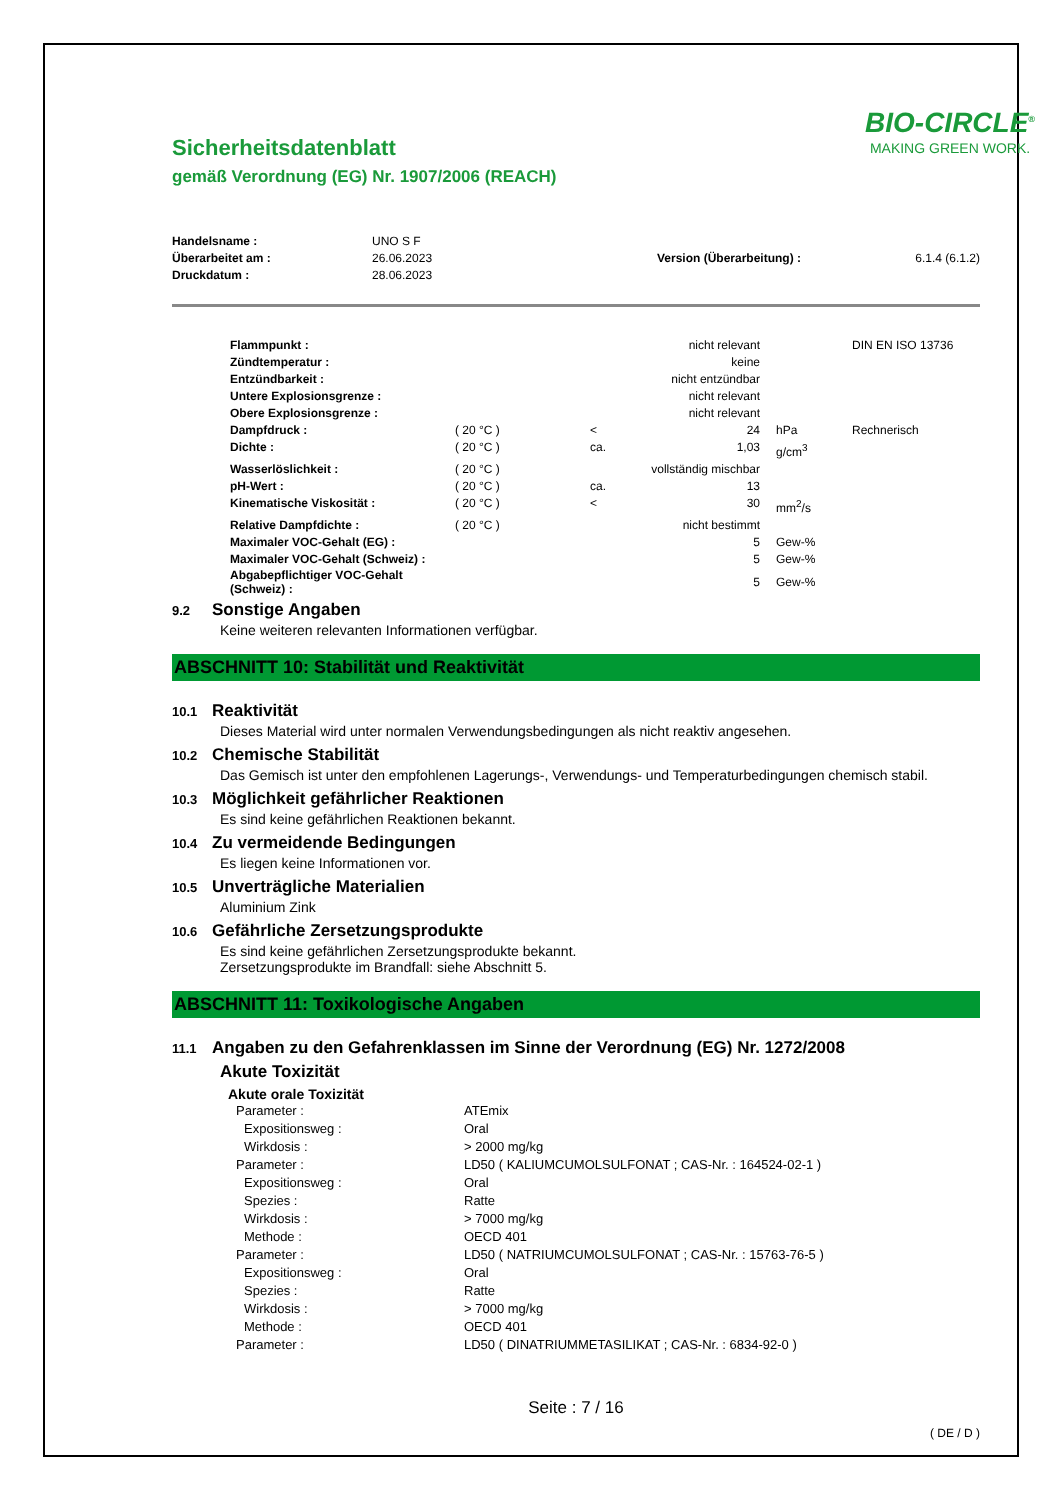Sicherheitsdatenblatt
gemäß Verordnung (EG) Nr. 1907/2006 (REACH)
BIO-CIRCLE<sup>®</sup>
MAKING GREEN WORK.
| Handelsname : | UNO S F | | |
| Überarbeitet am : | 26.06.2023 | Version (Überarbeitung) : | 6.1.4 (6.1.2) |
| Druckdatum : | 28.06.2023 | | |
| Flammpunkt : | | | nicht relevant | | DIN EN ISO 13736 |
| Zündtemperatur : | | | keine | | |
| Entzündbarkeit : | | | nicht entzündbar | | |
| Untere Explosionsgrenze : | | | nicht relevant | | |
| Obere Explosionsgrenze : | | | nicht relevant | | |
| Dampfdruck : | ( 20 °C ) | < | 24 | hPa | Rechnerisch |
| Dichte : | ( 20 °C ) | ca. | 1,03 | g/cm<sup>3</sup> | |
| Wasserlöslichkeit : | ( 20 °C ) | | vollständig mischbar | | |
| pH-Wert : | ( 20 °C ) | ca. | 13 | | |
| Kinematische Viskosität : | ( 20 °C ) | < | 30 | mm<sup>2</sup>/s | |
| Relative Dampfdichte : | ( 20 °C ) | | nicht bestimmt | | |
| Maximaler VOC-Gehalt (EG) : | | | 5 | Gew-% | |
| Maximaler VOC-Gehalt (Schweiz) : | | | 5 | Gew-% | |
| Abgabepflichtiger VOC-Gehalt (Schweiz) : | | | 5 | Gew-% | |
9.2 Sonstige Angaben
Keine weiteren relevanten Informationen verfügbar.
ABSCHNITT 10: Stabilität und Reaktivität
10.1 Reaktivität
Dieses Material wird unter normalen Verwendungsbedingungen als nicht reaktiv angesehen.
10.2 Chemische Stabilität
Das Gemisch ist unter den empfohlenen Lagerungs-, Verwendungs- und Temperaturbedingungen chemisch stabil.
10.3 Möglichkeit gefährlicher Reaktionen
Es sind keine gefährlichen Reaktionen bekannt.
10.4 Zu vermeidende Bedingungen
Es liegen keine Informationen vor.
10.5 Unverträgliche Materialien
Aluminium Zink
10.6 Gefährliche Zersetzungsprodukte
Es sind keine gefährlichen Zersetzungsprodukte bekannt.
Zersetzungsprodukte im Brandfall: siehe Abschnitt 5.
ABSCHNITT 11: Toxikologische Angaben
11.1 Angaben zu den Gefahrenklassen im Sinne der Verordnung (EG) Nr. 1272/2008
Akute Toxizität
Akute orale Toxizität
| Parameter : | ATEmix |
| Expositionsweg : | Oral |
| Wirkdosis : | > 2000 mg/kg |
| Parameter : | LD50 ( KALIUMCUMOLSULFONAT ; CAS-Nr. : 164524-02-1 ) |
| Expositionsweg : | Oral |
| Spezies : | Ratte |
| Wirkdosis : | > 7000 mg/kg |
| Methode : | OECD 401 |
| Parameter : | LD50 ( NATRIUMCUMOLSULFONAT ; CAS-Nr. : 15763-76-5 ) |
| Expositionsweg : | Oral |
| Spezies : | Ratte |
| Wirkdosis : | > 7000 mg/kg |
| Methode : | OECD 401 |
| Parameter : | LD50 ( DINATRIUMMETASILIKAT ; CAS-Nr. : 6834-92-0 ) |
Seite : 7 / 16
( DE / D )